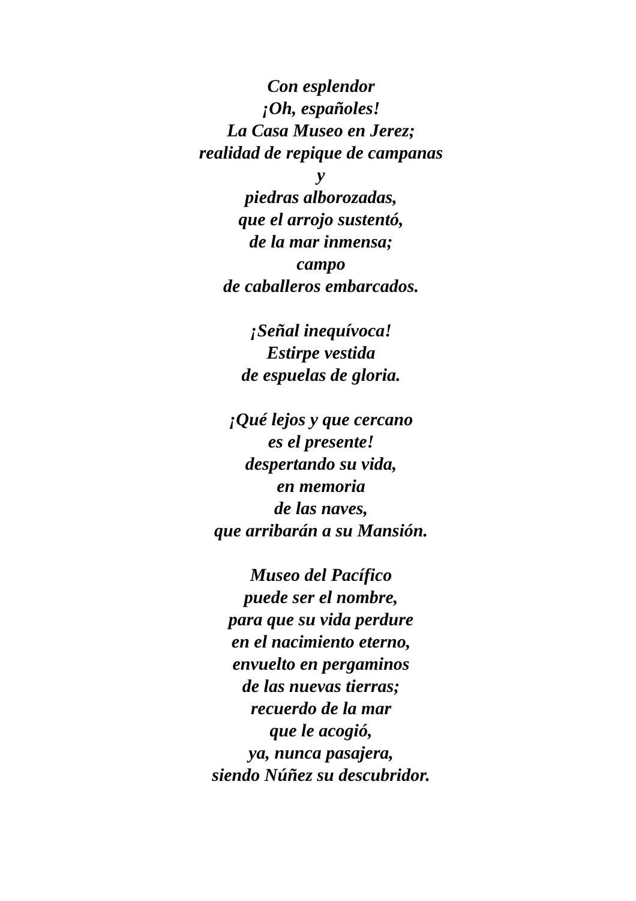Con esplendor
¡Oh, españoles!
La Casa Museo en Jerez;
realidad de repique de campanas
y
piedras alborozadas,
que el arrojo sustentó,
de la mar inmensa;
campo
de caballeros embarcados.
¡Señal inequívoca!
Estirpe vestida
de espuelas de gloria.
¡Qué lejos y que cercano
es el presente!
despertando su vida,
en memoria
de las naves,
que arribarán a su Mansión.
Museo del Pacífico
puede ser el nombre,
para que su vida perdure
en el nacimiento eterno,
envuelto en pergaminos
de las nuevas tierras;
recuerdo de la mar
que le acogió,
ya, nunca pasajera,
siendo Núñez su descubridor.